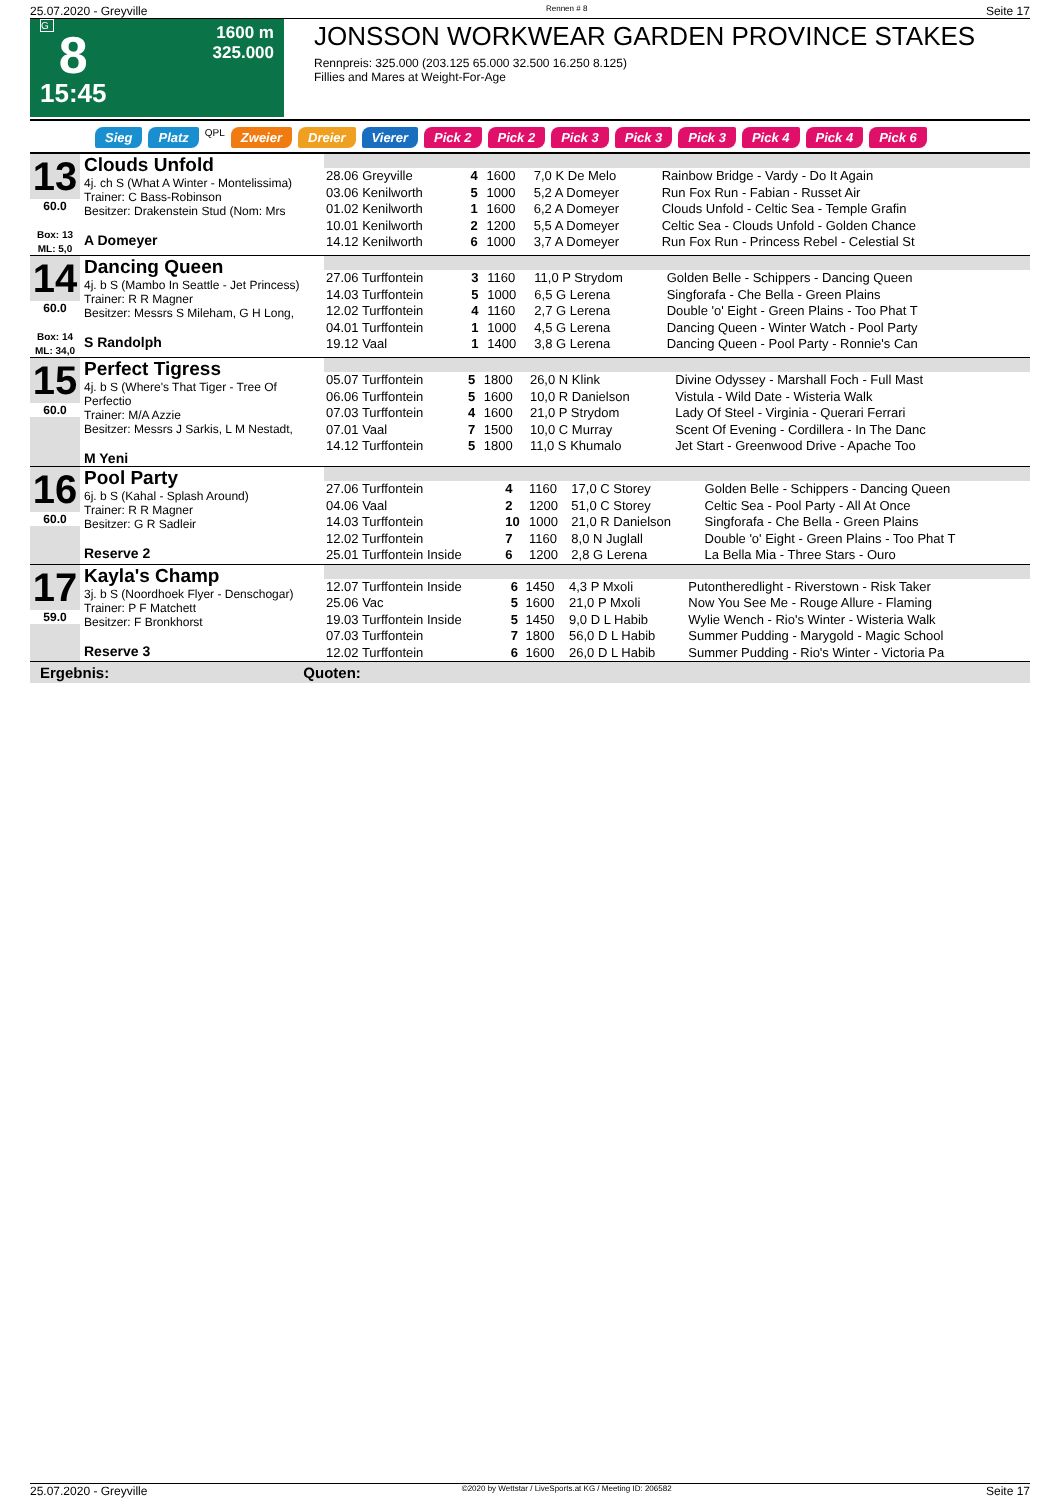25.07.2020 - Greyville Rennen # 8 Seite 17
G
8
15:45
1600 m
325.000
JONSSON WORKWEAR GARDEN PROVINCE STAKES
Rennpreis: 325.000 (203.125 65.000 32.500 16.250 8.125)
Fillies and Mares at Weight-For-Age
Sieg Platz QPL Zweier Dreier Vierer Pick 2 Pick 2 Pick 3 Pick 3 Pick 3 Pick 4 Pick 4 Pick 6
| 13 60.0 Box: 13 ML: 5,0 | Clouds Unfold 4j. ch S (What A Winter - Montelissima) Trainer: C Bass-Robinson Besitzer: Drakenstein Stud (Nom: Mrs A Domeyer | / 28.06 Greyville / 4 / 1600 / 7,0 K De Melo / Rainbow Bridge - Vardy - Do It Again / / 03.06 Kenilworth / 5 / 1000 / 5,2 A Domeyer / Run Fox Run - Fabian - Russet Air / / 01.02 Kenilworth / 1 / 1600 / 6,2 A Domeyer / Clouds Unfold - Celtic Sea - Temple Grafin / / 10.01 Kenilworth / 2 / 1200 / 5,5 A Domeyer / Celtic Sea - Clouds Unfold - Golden Chance / / 14.12 Kenilworth / 6 / 1000 / 3,7 A Domeyer / Run Fox Run - Princess Rebel - Celestial St / |
| 14 60.0 Box: 14 ML: 34,0 | Dancing Queen 4j. b S (Mambo In Seattle - Jet Princess) Trainer: R R Magner Besitzer: Messrs S Mileham, G H Long, S Randolph | / 27.06 Turffontein / 3 / 1160 / 11,0 P Strydom / Golden Belle - Schippers - Dancing Queen / / 14.03 Turffontein / 5 / 1000 / 6,5 G Lerena / Singforafa - Che Bella - Green Plains / / 12.02 Turffontein / 4 / 1160 / 2,7 G Lerena / Double 'o' Eight - Green Plains - Too Phat T / / 04.01 Turffontein / 1 / 1000 / 4,5 G Lerena / Dancing Queen - Winter Watch - Pool Party / / 19.12 Vaal / 1 / 1400 / 3,8 G Lerena / Dancing Queen - Pool Party - Ronnie's Can / |
| 15 60.0 | Perfect Tigress 4j. b S (Where's That Tiger - Tree Of Perfectio Trainer: M/A Azzie Besitzer: Messrs J Sarkis, L M Nestadt, M Yeni | / 05.07 Turffontein / 5 / 1800 / 26,0 N Klink / Divine Odyssey - Marshall Foch - Full Mast / / 06.06 Turffontein / 5 / 1600 / 10,0 R Danielson / Vistula - Wild Date - Wisteria Walk / / 07.03 Turffontein / 4 / 1600 / 21,0 P Strydom / Lady Of Steel - Virginia - Querari Ferrari / / 07.01 Vaal / 7 / 1500 / 10,0 C Murray / Scent Of Evening - Cordillera - In The Danc / / 14.12 Turffontein / 5 / 1800 / 11,0 S Khumalo / Jet Start - Greenwood Drive - Apache Too / |
| 16 60.0 | Pool Party 6j. b S (Kahal - Splash Around) Trainer: R R Magner Besitzer: G R Sadleir Reserve 2 | / 27.06 Turffontein / 4 / 1160 / 17,0 C Storey / Golden Belle - Schippers - Dancing Queen / / 04.06 Vaal / 2 / 1200 / 51,0 C Storey / Celtic Sea - Pool Party - All At Once / / 14.03 Turffontein / 10 / 1000 / 21,0 R Danielson / Singforafa - Che Bella - Green Plains / / 12.02 Turffontein / 7 / 1160 / 8,0 N Juglall / Double 'o' Eight - Green Plains - Too Phat T / / 25.01 Turffontein Inside / 6 / 1200 / 2,8 G Lerena / La Bella Mia - Three Stars - Ouro / |
| 17 59.0 | Kayla's Champ 3j. b S (Noordhoek Flyer - Denschogar) Trainer: P F Matchett Besitzer: F Bronkhorst Reserve 3 | / 12.07 Turffontein Inside / 6 / 1450 / 4,3 P Mxoli / Putontheredlight - Riverstown - Risk Taker / / 25.06 Vac / 5 / 1600 / 21,0 P Mxoli / Now You See Me - Rouge Allure - Flaming / / 19.03 Turffontein Inside / 5 / 1450 / 9,0 D L Habib / Wylie Wench - Rio's Winter - Wisteria Walk / / 07.03 Turffontein / 7 / 1800 / 56,0 D L Habib / Summer Pudding - Marygold - Magic School / / 12.02 Turffontein / 6 / 1600 / 26,0 D L Habib / Summer Pudding - Rio's Winter - Victoria Pa / |
Ergebnis: Quoten:
25.07.2020 - Greyville ©2020 by Wettstar / LiveSports.at KG / Meeting ID: 206582 Seite 17